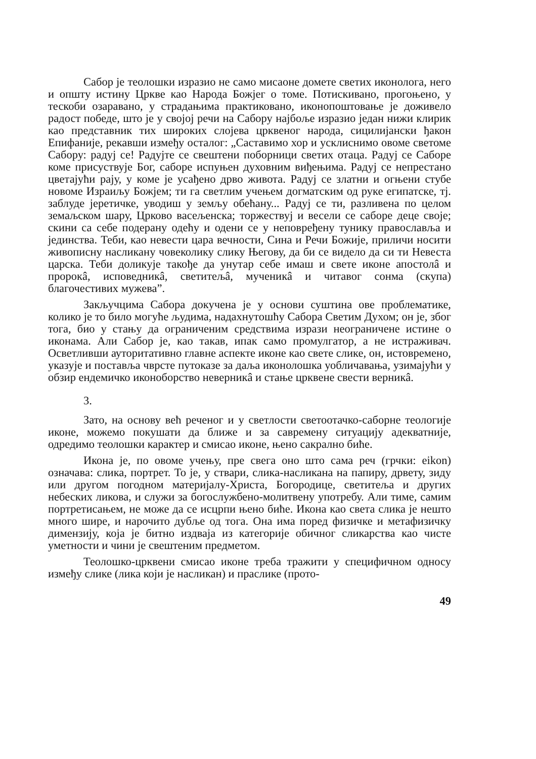Сабор је теолошки изразио не само мисаоне домете светих иконолога, него и општу истину Цркве као Народа Божјег о томе. Потискивано, прогоњено, у тескоби озаравано, у страдањима практиковано, иконопоштовање је доживело радост победе, што је у својој речи на Сабору најбоље изразио један нижи клирик као представник тих широких слојева црквеног народа, сицилијански ђакон Епифаније, рекавши између осталог: „Саставимо хор и усклиснимо овоме светоме Сабору: радуј се! Радујте се свештени поборници светих отаца. Радуј се Саборе коме присуствује Бог, саборе испуњен духовним виђењима. Радуј се непрестано цветајући рају, у коме је усађено дрво живота. Радуј се златни и огњени стубе новоме Израиљу Божјем; ти га светлим учењем догматским од руке египатске, тј. заблуде јеретичке, уводиш у земљу обећану... Радуј се ти, разливена по целом земаљском шару, Црково васељенска; торжествуј и весели се саборе деце своје; скини са себе подерану одећу и одени се у неповређену тунику православља и јединства. Теби, као невести цара вечности, Сина и Речи Божије, приличи носити живописну насликану човеколику слику Његову, да би се видело да си ти Невеста царска. Теби доликује такође да унутар себе имаш и свете иконе апостолâ и пророкâ, исповедникâ, светитељâ, мученикâ и читавог сонма (скупа) благочестивих мужева”.
Закључцима Сабора докучена је у основи суштина ове проблематике, колико је то било могуће људима, надахнутошћу Сабора Светим Духом; он је, због тога, био у стању да ограниченим средствима изрази неограничене истине о иконама. Али Сабор је, као такав, ипак само промулгатор, а не истраживач. Осветливши ауторитативно главне аспекте иконе као свете слике, он, истовремено, указује и поставља чврсте путоказе за даља иконолошка уобличавања, узимајући у обзир ендемичко иконоборство неверникâ и стање црквене свести верникâ.
3.
Зато, на основу већ реченог и у светлости светоотачко-саборне теологије иконе, можемо покушати да ближе и за савремену ситуацију адекватније, одредимо теолошки карактер и смисао иконе, њено сакрално биће.
Икона је, по овоме учењу, пре свега оно што сама реч (грчки: eikon) означава: слика, портрет. То је, у ствари, слика-насликана на папиру, дрвету, зиду или другом погодном материјалу-Христа, Богородице, светитеља и других небеских ликова, и служи за богослужбено-молитвену употребу. Али тиме, самим портретисањем, не може да се исцрпи њено биће. Икона као света слика је нешто много шире, и нарочито дубље од тога. Она има поред физичке и метафизичку димензију, која је битно издваја из категорије обичног сликарства као чисте уметности и чини је свештеним предметом.
Теолошко-црквени смисао иконе треба тражити у специфичном односу између слике (лика који је насликан) и праслике (прото-
49